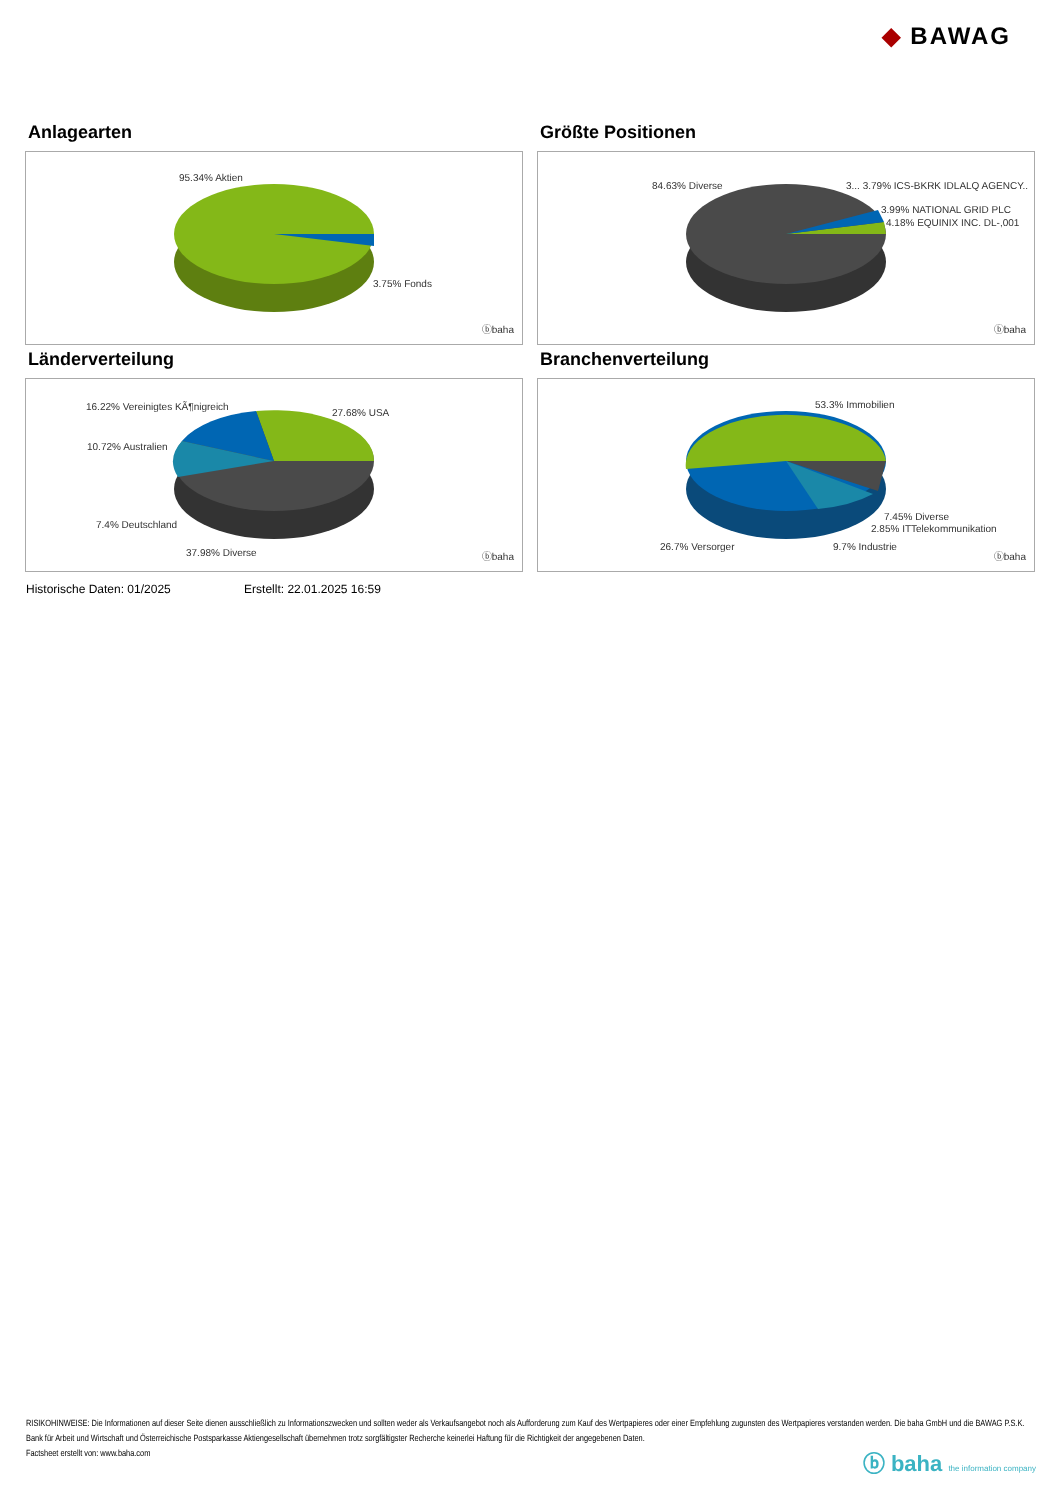◆ BAWAG
Anlagearten
95.34% Aktien
3.75% Fonds
ⓑbaha
Größte Positionen
84.63% Diverse 3... 3.79% ICS-BKRK IDLALQ AGENCY..
3.99% NATIONAL GRID PLC
4.18% EQUINIX INC. DL-,001
ⓑbaha
Länderverteilung
16.22% Vereinigtes KÃ¶nigreich
27.68% USA
10.72% Australien
7.4% Deutschland
37.98% Diverse ⓑbaha
Branchenverteilung
53.3% Immobilien
7.45% Diverse
2.85% ITTelekommunikation
26.7% Versorger 9.7% Industrie
ⓑbaha
Historische Daten: 01/2025 Erstellt: 22.01.2025 16:59
RISIKOHINWEISE: Die Informationen auf dieser Seite dienen ausschließlich zu Informationszwecken und sollten weder als Verkaufsangebot noch als Aufforderung zum Kauf des Wertpapieres oder einer Empfehlung zugunsten des Wertpapieres verstanden werden. Die baha GmbH und die BAWAG P.S.K. Bank für Arbeit und Wirtschaft und Österreichische Postsparkasse Aktiengesellschaft übernehmen trotz sorgfältigster Recherche keinerlei Haftung für die Richtigkeit der angegebenen Daten.
Factsheet erstellt von: www.baha.com
ⓑ baha the information company